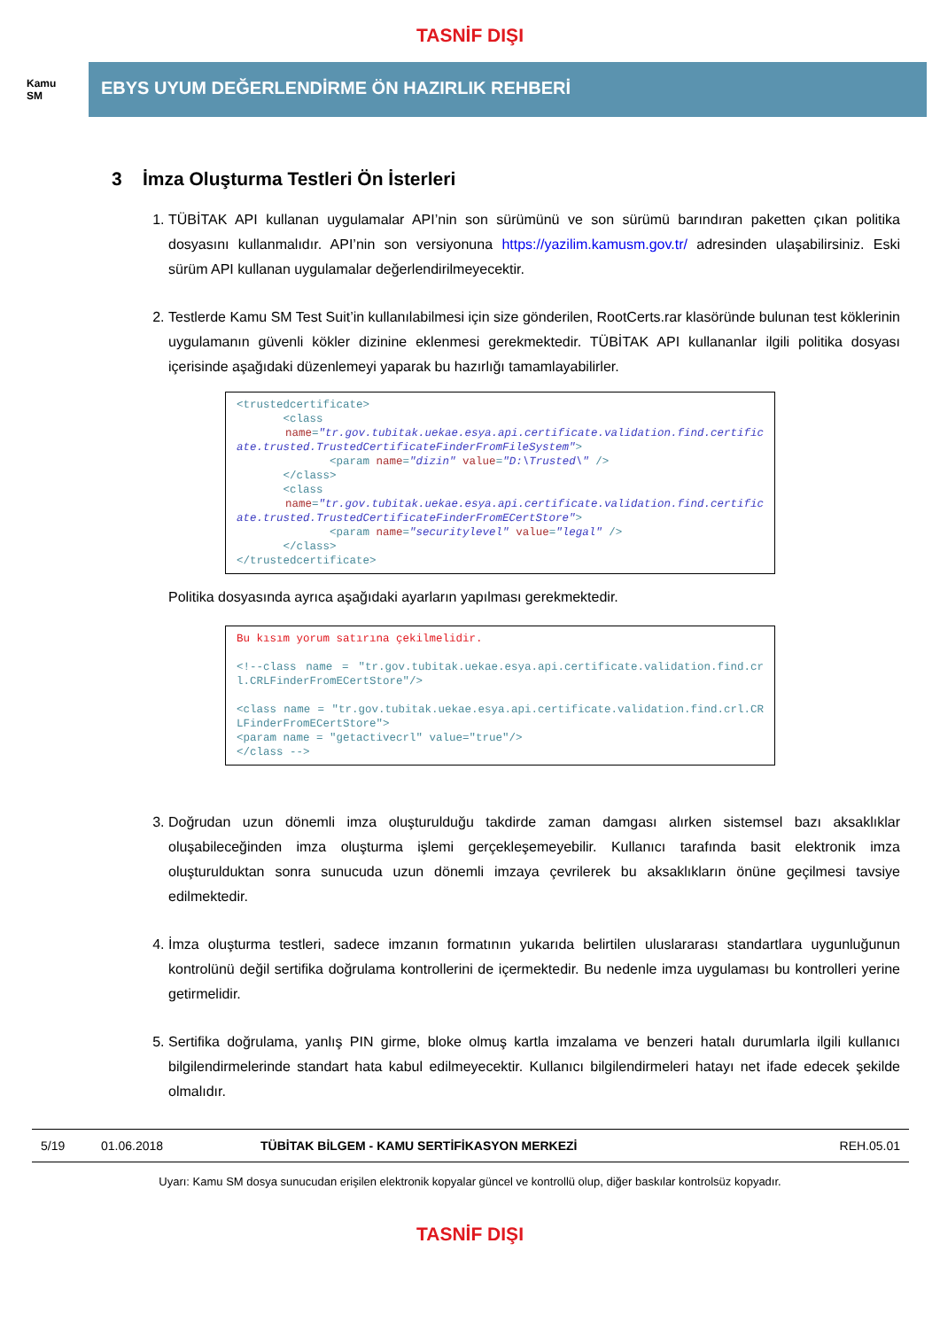TASNİF DIŞI
Kamu
SM
EBYS UYUM DEĞERLENDİRME ÖN HAZIRLIK REHBERİ
3 İmza Oluşturma Testleri Ön İsterleri
1. TÜBİTAK API kullanan uygulamalar API’nin son sürümünü ve son sürümü barındıran paketten çıkan politika dosyasını kullanmalıdır. API’nin son versiyonuna https://yazilim.kamusm.gov.tr/ adresinden ulaşabilirsiniz. Eski sürüm API kullanan uygulamalar değerlendirilmeyecektir.
2. Testlerde Kamu SM Test Suit’in kullanılabilmesi için size gönderilen, RootCerts.rar klasöründe bulunan test köklerinin uygulamanın güvenli kökler dizinine eklenmesi gerekmektedir. TÜBİTAK API kullananlar ilgili politika dosyası içerisinde aşağıdaki düzenlemeyi yaparak bu hazırlığı tamamlayabilirler.
<trustedcertificate> <class name="tr.gov.tubitak.uekae.esya.api.certificate.validation.find.certificate.trusted.TrustedCertificateFinderFromFileSystem"> <param name="dizin" value="D:\Trusted\" /> </class> <class name="tr.gov.tubitak.uekae.esya.api.certificate.validation.find.certificate.trusted.TrustedCertificateFinderFromECertStore"> <param name="securitylevel" value="legal" /> </class> </trustedcertificate>
Politika dosyasında ayrıca aşağıdaki ayarların yapılması gerekmektedir.
Bu kısım yorum satırına çekilmelidir. <!--class name = "tr.gov.tubitak.uekae.esya.api.certificate.validation.find.crl.CRLFinderFromECertStore"/> <class name = "tr.gov.tubitak.uekae.esya.api.certificate.validation.find.crl.CRLFinderFromECertStore"> <param name = "getactivecrl" value="true"/> </class -->
3. Doğrudan uzun dönemli imza oluşturulduğu takdirde zaman damgası alırken sistemsel bazı aksaklıklar oluşabileceğinden imza oluşturma işlemi gerçekleşemeyebilir. Kullanıcı tarafında basit elektronik imza oluşturulduktan sonra sunucuda uzun dönemli imzaya çevrilerek bu aksaklıkların önüne geçilmesi tavsiye edilmektedir.
4. İmza oluşturma testleri, sadece imzanın formatının yukarıda belirtilen uluslararası standartlara uygunluğunun kontrolünü değil sertifika doğrulama kontrollerini de içermektedir. Bu nedenle imza uygulaması bu kontrolleri yerine getirmelidir.
5. Sertifika doğrulama, yanlış PIN girme, bloke olmuş kartla imzalama ve benzeri hatalı durumlarla ilgili kullanıcı bilgilendirmelerinde standart hata kabul edilmeyecektir. Kullanıcı bilgilendirmeleri hatayı net ifade edecek şekilde olmalıdır.
5/19 01.06.2018 TÜBİTAK BİLGEM - KAMU SERTİFİKASYON MERKEZİ REH.05.01
Uyarı: Kamu SM dosya sunucudan erişilen elektronik kopyalar güncel ve kontrollü olup, diğer baskılar kontrolsüz kopyadır.
TASNİF DIŞI